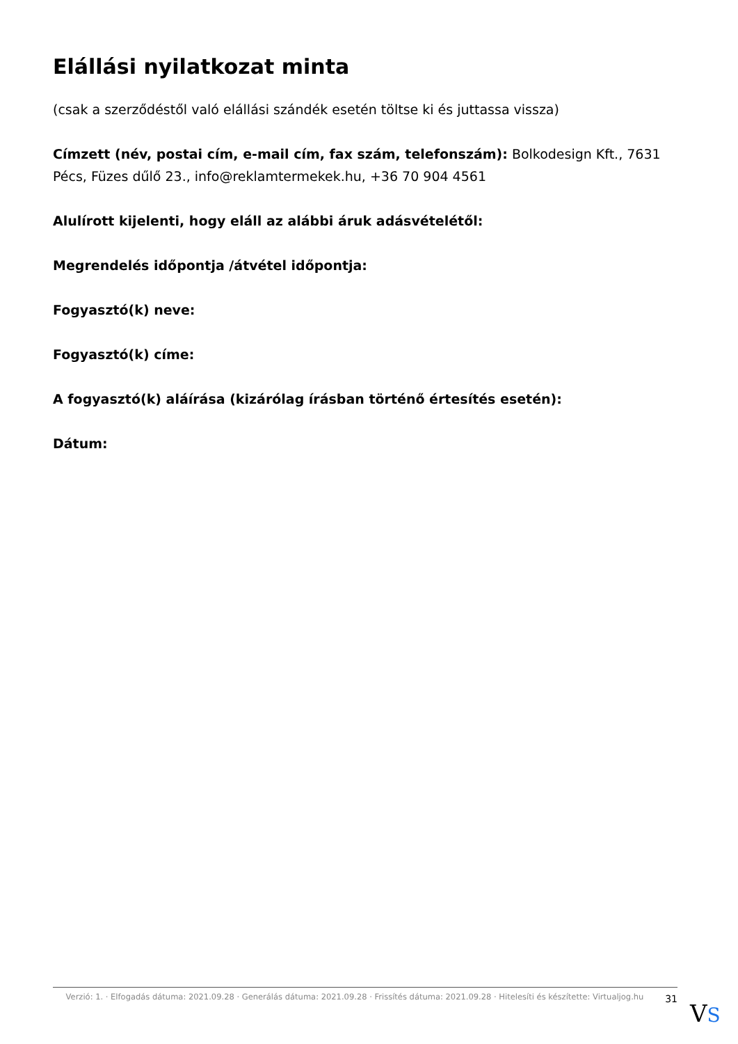Elállási nyilatkozat minta
(csak a szerződéstől való elállási szándék esetén töltse ki és juttassa vissza)
Címzett (név, postai cím, e-mail cím, fax szám, telefonszám): Bolkodesign Kft., 7631 Pécs, Füzes dűlő 23., info@reklamtermekek.hu, +36 70 904 4561
Alulírott kijelenti, hogy eláll az alábbi áruk adásvételétől:
Megrendelés időpontja /átvétel időpontja:
Fogyasztó(k) neve:
Fogyasztó(k) címe:
A fogyasztó(k) aláírása (kizárólag írásban történő értesítés esetén):
Dátum:
Verzió: 1. · Elfogadás dátuma: 2021.09.28 · Generálás dátuma: 2021.09.28 · Frissítés dátuma: 2021.09.28 · Hitelesíti és készítette: Virtualjog.hu
31
VS